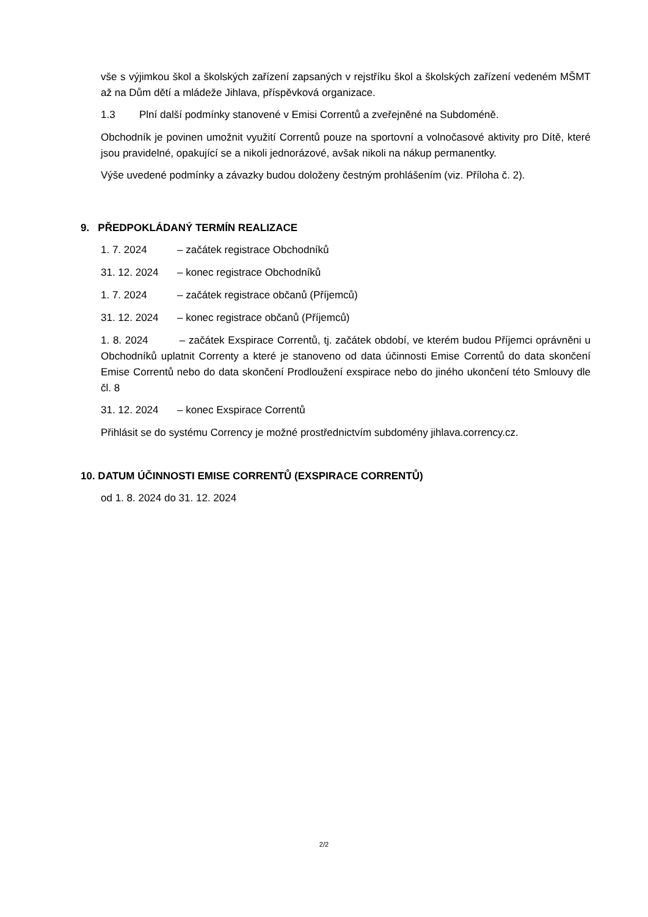vše s výjimkou škol a školských zařízení zapsaných v rejstříku škol a školských zařízení vedeném MŠMT až na Dům dětí a mládeže Jihlava, příspěvková organizace.
1.3 Plní další podmínky stanovené v Emisi Correntů a zveřejněné na Subdoméně.
Obchodník je povinen umožnit využití Correntů pouze na sportovní a volnočasové aktivity pro Dítě, které jsou pravidelné, opakující se a nikoli jednorázové, avšak nikoli na nákup permanentky.
Výše uvedené podmínky a závazky budou doloženy čestným prohlášením (viz. Příloha č. 2).
9. PŘEDPOKLÁDANÝ TERMÍN REALIZACE
1. 7. 2024 – začátek registrace Obchodníků
31. 12. 2024 – konec registrace Obchodníků
1. 7. 2024 – začátek registrace občanů (Příjemců)
31. 12. 2024 – konec registrace občanů (Příjemců)
1. 8. 2024 – začátek Exspirace Correntů, tj. začátek období, ve kterém budou Příjemci oprávněni u Obchodníků uplatnit Correnty a které je stanoveno od data účinnosti Emise Correntů do data skončení Emise Correntů nebo do data skončení Prodloužení exspirace nebo do jiného ukončení této Smlouvy dle čl. 8
31. 12. 2024 – konec Exspirace Correntů
Přihlásit se do systému Corrency je možné prostřednictvím subdomény jihlava.corrency.cz.
10. DATUM ÚČINNOSTI EMISE CORRENTŮ (EXSPIRACE CORRENTŮ)
od 1. 8. 2024 do 31. 12. 2024
2/2